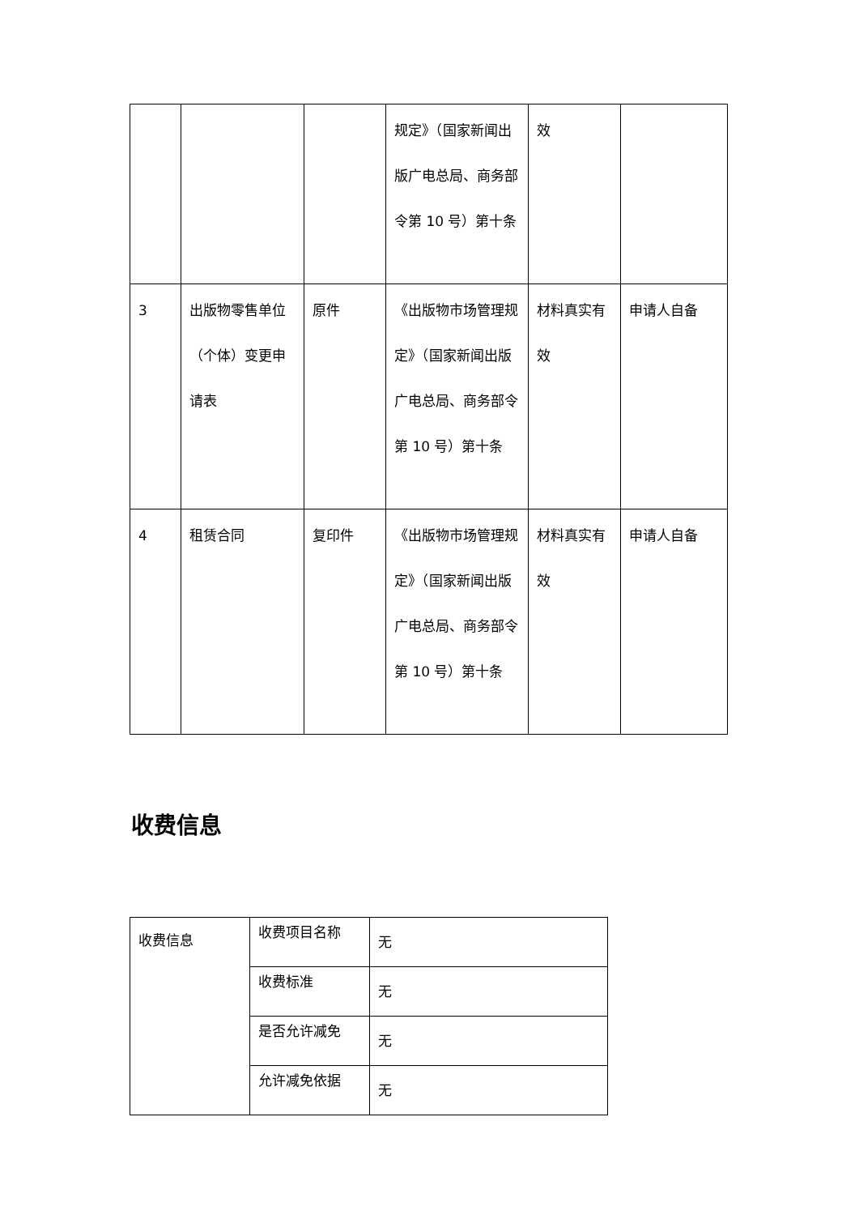| | | | 规定》（国家新闻出版广电总局、商务部令第 10 号）第十条 | 效 | |
| 3 | 出版物零售单位（个体）变更申请表 | 原件 | 《出版物市场管理规定》（国家新闻出版广电总局、商务部令第 10 号）第十条 | 材料真实有效 | 申请人自备 |
| 4 | 租赁合同 | 复印件 | 《出版物市场管理规定》（国家新闻出版广电总局、商务部令第 10 号）第十条 | 材料真实有效 | 申请人自备 |
收费信息
| 收费信息 | 收费项目名称 | 无 |
| | 收费标准 | 无 |
| | 是否允许减免 | 无 |
| | 允许减免依据 | 无 |